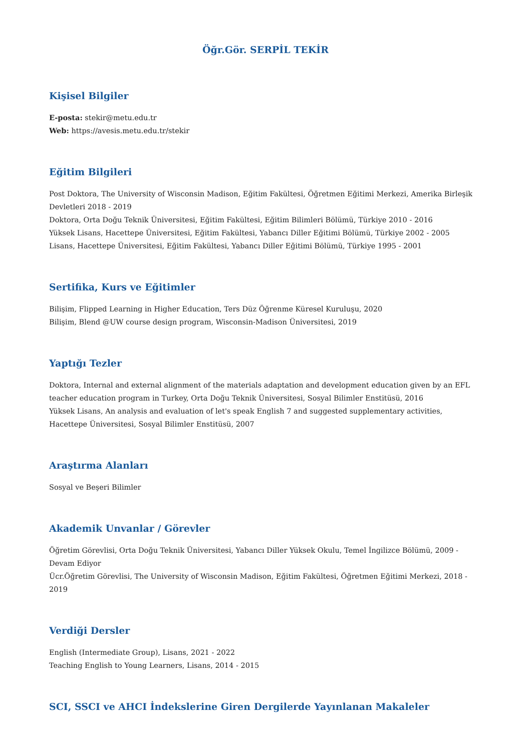Öğr.Gör. SERPİL TEKİR
Kişisel Bilgiler
E-posta: stekir@metu.edu.tr
Web: https://avesis.metu.edu.tr/stekir
Eğitim Bilgileri
Post Doktora, The University of Wisconsin Madison, Eğitim Fakültesi, Öğretmen Eğitimi Merkezi, Amerika Birleşik Devletleri 2018 - 2019
Doktora, Orta Doğu Teknik Üniversitesi, Eğitim Fakültesi, Eğitim Bilimleri Bölümü, Türkiye 2010 - 2016
Yüksek Lisans, Hacettepe Üniversitesi, Eğitim Fakültesi, Yabancı Diller Eğitimi Bölümü, Türkiye 2002 - 2005
Lisans, Hacettepe Üniversitesi, Eğitim Fakültesi, Yabancı Diller Eğitimi Bölümü, Türkiye 1995 - 2001
Sertifika, Kurs ve Eğitimler
Bilişim, Flipped Learning in Higher Education, Ters Düz Öğrenme Küresel Kuruluşu, 2020
Bilişim, Blend @UW course design program, Wisconsin-Madison Üniversitesi, 2019
Yaptığı Tezler
Doktora, Internal and external alignment of the materials adaptation and development education given by an EFL teacher education program in Turkey, Orta Doğu Teknik Üniversitesi, Sosyal Bilimler Enstitüsü, 2016
Yüksek Lisans, An analysis and evaluation of let's speak English 7 and suggested supplementary activities, Hacettepe Üniversitesi, Sosyal Bilimler Enstitüsü, 2007
Araştırma Alanları
Sosyal ve Beşeri Bilimler
Akademik Unvanlar / Görevler
Öğretim Görevlisi, Orta Doğu Teknik Üniversitesi, Yabancı Diller Yüksek Okulu, Temel İngilizce Bölümü, 2009 - Devam Ediyor
Ücr.Öğretim Görevlisi, The University of Wisconsin Madison, Eğitim Fakültesi, Öğretmen Eğitimi Merkezi, 2018 - 2019
Verdiği Dersler
English (Intermediate Group), Lisans, 2021 - 2022
Teaching English to Young Learners, Lisans, 2014 - 2015
SCI, SSCI ve AHCI İndekslerine Giren Dergilerde Yayınlanan Makaleler